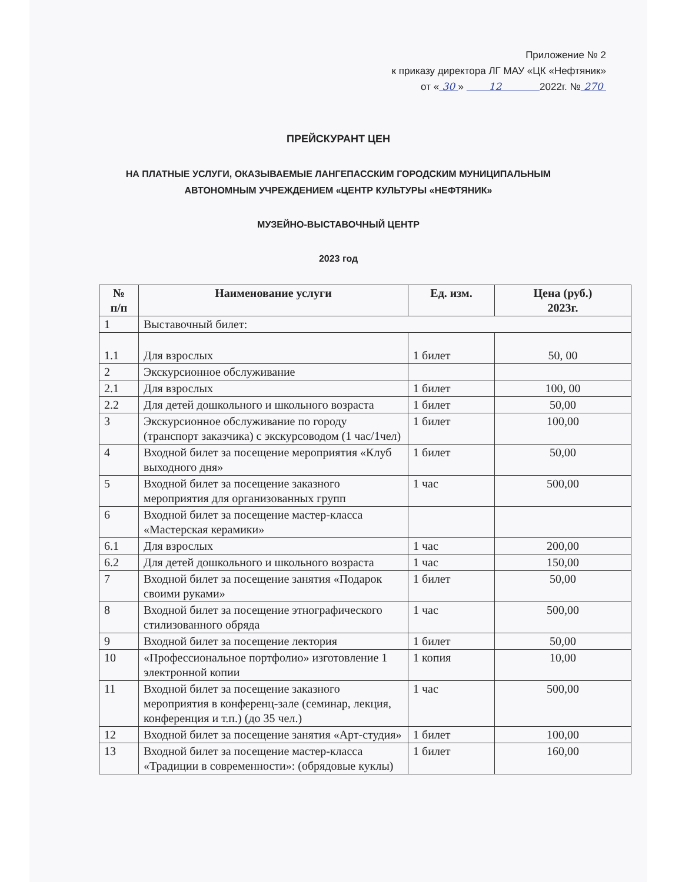Приложение № 2
к приказу директора ЛГ МАУ «ЦК «Нефтяник»
от « 30 » 12 2022г. № 270
ПРЕЙСКУРАНТ ЦЕН
НА ПЛАТНЫЕ УСЛУГИ, ОКАЗЫВАЕМЫЕ ЛАНГЕПАССКИМ ГОРОДСКИМ МУНИЦИПАЛЬНЫМ
АВТОНОМНЫМ УЧРЕЖДЕНИЕМ «ЦЕНТР КУЛЬТУРЫ «НЕФТЯНИК»
МУЗЕЙНО-ВЫСТАВОЧНЫЙ ЦЕНТР
2023 год
| № п/п | Наименование услуги | Ед. изм. | Цена (руб.) 2023г. |
| --- | --- | --- | --- |
| 1 | Выставочный билет: | | |
| 1.1 | Для взрослых | 1 билет | 50, 00 |
| 2 | Экскурсионное обслуживание | | |
| 2.1 | Для взрослых | 1 билет | 100, 00 |
| 2.2 | Для детей дошкольного и школьного возраста | 1 билет | 50,00 |
| 3 | Экскурсионное обслуживание по городу (транспорт заказчика) с экскурсоводом (1 час/1чел) | 1 билет | 100,00 |
| 4 | Входной билет за посещение мероприятия «Клуб выходного дня» | 1 билет | 50,00 |
| 5 | Входной билет за посещение заказного мероприятия для организованных групп | 1 час | 500,00 |
| 6 | Входной билет за посещение мастер-класса «Мастерская керамики» | | |
| 6.1 | Для взрослых | 1 час | 200,00 |
| 6.2 | Для детей дошкольного и школьного возраста | 1 час | 150,00 |
| 7 | Входной билет за посещение занятия «Подарок своими руками» | 1 билет | 50,00 |
| 8 | Входной билет за посещение этнографического стилизованного обряда | 1 час | 500,00 |
| 9 | Входной билет за посещение лектория | 1 билет | 50,00 |
| 10 | «Профессиональное портфолио» изготовление 1 электронной копии | 1 копия | 10,00 |
| 11 | Входной билет за посещение заказного мероприятия в конференц-зале (семинар, лекция, конференция и т.п.) (до 35 чел.) | 1 час | 500,00 |
| 12 | Входной билет за посещение занятия «Арт-студия» | 1 билет | 100,00 |
| 13 | Входной билет за посещение мастер-класса «Традиции в современности»: (обрядовые куклы) | 1 билет | 160,00 |